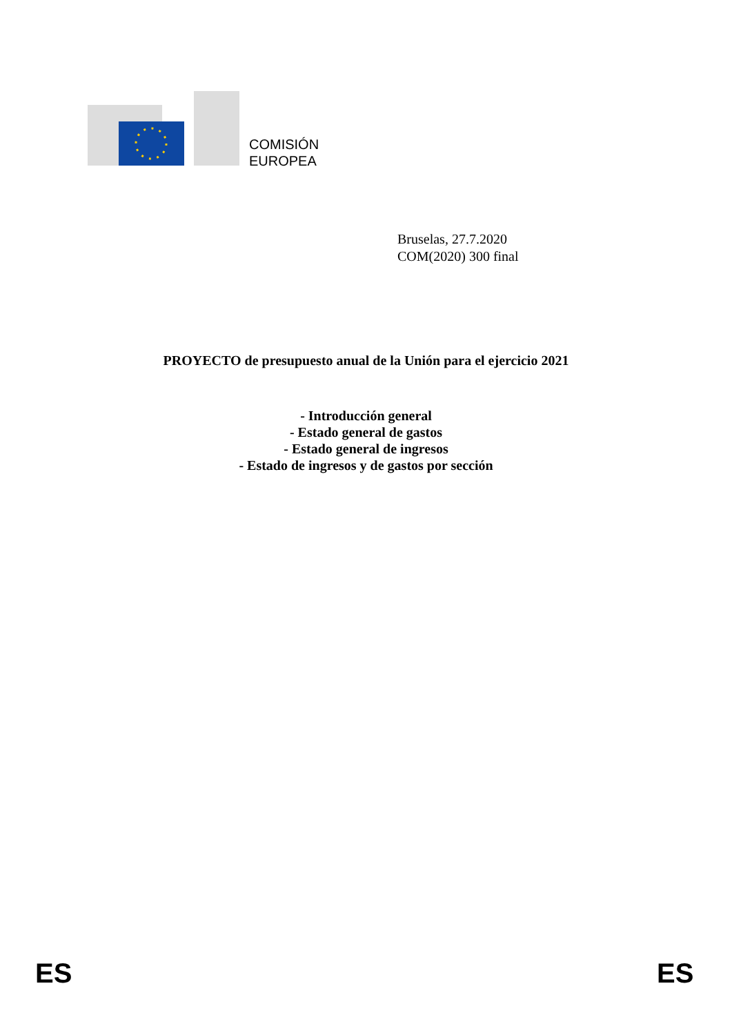COMISIÓN
EUROPEA
Bruselas, 27.7.2020
COM(2020) 300 final
PROYECTO de presupuesto anual de la Unión para el ejercicio 2021
- Introducción general
- Estado general de gastos
- Estado general de ingresos
- Estado de ingresos y de gastos por sección
ES ES